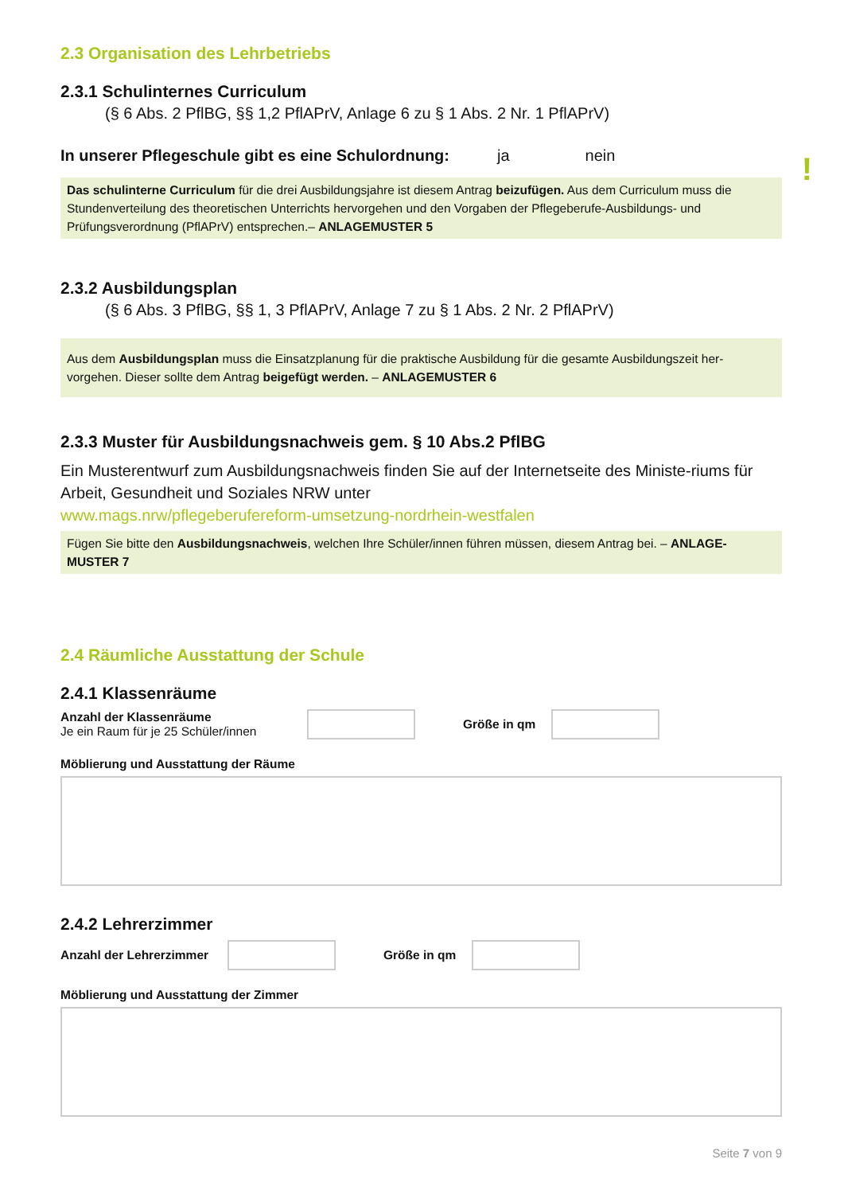2.3 Organisation des Lehrbetriebs
2.3.1 Schulinternes Curriculum
(§ 6 Abs. 2 PflBG, §§ 1,2 PflAPrV, Anlage 6 zu § 1 Abs. 2 Nr. 1 PflAPrV)
In unserer Pflegeschule gibt es eine Schulordnung: ja nein
!
Das schulinterne Curriculum für die drei Ausbildungsjahre ist diesem Antrag beizufügen. Aus dem Curriculum muss die Stundenverteilung des theoretischen Unterrichts hervorgehen und den Vorgaben der Pflegeberufe-Ausbildungs- und Prüfungsverordnung (PflAPrV) entsprechen.– ANLAGEMUSTER 5
2.3.2 Ausbildungsplan
(§ 6 Abs. 3 PflBG, §§ 1, 3 PflAPrV, Anlage 7 zu § 1 Abs. 2 Nr. 2 PflAPrV)
Aus dem Ausbildungsplan muss die Einsatzplanung für die praktische Ausbildung für die gesamte Ausbildungszeit her-vorgehen. Dieser sollte dem Antrag beigefügt werden. – ANLAGEMUSTER 6
2.3.3 Muster für Ausbildungsnachweis gem. § 10 Abs.2 PflBG
Ein Musterentwurf zum Ausbildungsnachweis finden Sie auf der Internetseite des Ministe-riums für Arbeit, Gesundheit und Soziales NRW unter
www.mags.nrw/pflegeberufereform-umsetzung-nordrhein-westfalen
Fügen Sie bitte den Ausbildungsnachweis, welchen Ihre Schüler/innen führen müssen, diesem Antrag bei. – ANLAGE-MUSTER 7
2.4 Räumliche Ausstattung der Schule
2.4.1 Klassenräume
Anzahl der Klassenräume
Je ein Raum für je 25 Schüler/innen
Größe in qm
Möblierung und Ausstattung der Räume
2.4.2 Lehrerzimmer
Anzahl der Lehrerzimmer
Größe in qm
Möblierung und Ausstattung der Zimmer
Seite 7 von 9